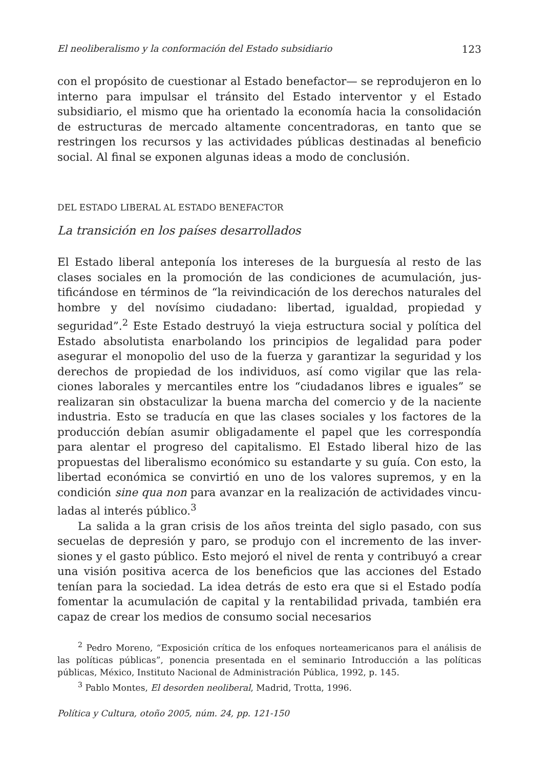El neoliberalismo y la conformación del Estado subsidiario 123
con el propósito de cuestionar al Estado benefactor— se reprodujeron en lo interno para impulsar el tránsito del Estado interventor y el Estado subsidiario, el mismo que ha orientado la economía hacia la consolida­ción de estructuras de mercado altamente concentradoras, en tanto que se restringen los recursos y las actividades públicas destinadas al benefi­cio social. Al final se exponen algunas ideas a modo de conclusión.
DEL ESTADO LIBERAL AL ESTADO BENEFACTOR
La transición en los países desarrollados
El Estado liberal anteponía los intereses de la burguesía al resto de las clases sociales en la promoción de las condiciones de acumulación, jus­tificándose en términos de “la reivindicación de los derechos naturales del hombre y del novísimo ciudadano: libertad, igualdad, propiedad y seguridad”.<sup>2</sup> Este Estado destruyó la vieja estructura social y política del Estado absolutista enarbolando los principios de legalidad para poder asegurar el monopolio del uso de la fuerza y garantizar la seguridad y los derechos de propiedad de los individuos, así como vigilar que las rela­ciones laborales y mercantiles entre los “ciudadanos libres e iguales” se realizaran sin obstaculizar la buena marcha del comercio y de la naciente industria. Esto se traducía en que las clases sociales y los factores de la producción debían asumir obligadamente el papel que les correspon­día para alentar el progreso del capitalismo. El Estado liberal hizo de las propuestas del liberalismo económico su estandarte y su guía. Con esto, la libertad económica se convirtió en uno de los valores supremos, y en la condición sine qua non para avanzar en la realización de actividades vincu­ladas al interés público.<sup>3</sup>
La salida a la gran crisis de los años treinta del siglo pasado, con sus secuelas de depresión y paro, se produjo con el incremento de las inver­siones y el gasto público. Esto mejoró el nivel de renta y contribuyó a crear una visión positiva acerca de los beneficios que las acciones del Estado tenían para la sociedad. La idea detrás de esto era que si el Esta­do podía fomentar la acumulación de capital y la rentabilidad privada, también era capaz de crear los medios de consumo social necesarios
<sup>2</sup> Pedro Moreno, “Exposición crítica de los enfoques norteamericanos para el análisis de las políticas públicas”, ponencia presentada en el seminario Introducción a las políticas públicas, México, Instituto Nacional de Administración Pública, 1992, p. 145.
<sup>3</sup> Pablo Montes, El desorden neoliberal, Madrid, Trotta, 1996.
Política y Cultura, otoño 2005, núm. 24, pp. 121-150